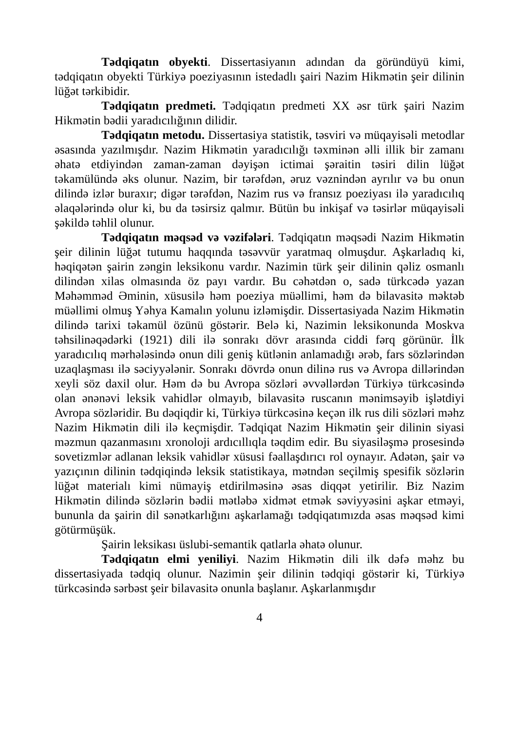Tədqiqatın obyekti. Dissertasiyanın adından da göründüyü kimi, tədqiqatın obyekti Türkiyə poeziyasının istedadlı şairi Nazim Hikmətin şeir dilinin lüğət tərkibidir.
Tədqiqatın predmeti. Tədqiqatın predmeti XX əsr türk şairi Nazim Hikmətin bədii yaradıcılığının dilidir.
Tədqiqatın metodu. Dissertasiya statistik, təsviri və müqayisəli metodlar əsasında yazılmışdır. Nazim Hikmətin yaradıcılığı təxminən əlli illik bir zamanı əhatə etdiyindən zaman-zaman dəyişən ictimai şəraitin təsiri dilin lüğət təkamülündə əks olunur. Nazim, bir tərəfdən, əruz vəznindən ayrılır və bu onun dilində izlər buraxır; digər tərəfdən, Nazim rus və fransız poeziyası ilə yaradıcılıq əlaqələrində olur ki, bu da təsirsiz qalmır. Bütün bu inkişaf və təsirlər müqayisəli şəkildə təhlil olunur.
Tədqiqatın məqsəd və vəzifələri. Tədqiqatın məqsədi Nazim Hikmətin şeir dilinin lüğət tutumu haqqında təsəvvür yaratmaq olmuşdur. Aşkarladıq ki, həqiqətən şairin zəngin leksikonu vardır. Nazimin türk şeir dilinin qəliz osmanlı dilindən xilas olmasında öz payı vardır. Bu cəhətdən o, sadə türkcədə yazan Məhəmməd Əminin, xüsusilə həm poeziya müəllimi, həm də bilavasitə məktəb müəllimi olmuş Yəhya Kamalın yolunu izləmişdir. Dissertasiyada Nazim Hikmətin dilində tarixi təkamül özünü göstərir. Belə ki, Nazimin leksikonunda Moskva təhsilinəqədərki (1921) dili ilə sonrakı dövr arasında ciddi fərq görünür. İlk yaradıcılıq mərhələsində onun dili geniş kütlənin anlamadığı ərəb, fars sözlərindən uzaqlaşması ilə səciyyələnir. Sonrakı dövrdə onun dilinə rus və Avropa dillərindən xeyli söz daxil olur. Həm də bu Avropa sözləri əvvəllərdən Türkiyə türkcəsində olan ənənəvi leksik vahidlər olmayıb, bilavasitə ruscanın mənimsəyib işlətdiyi Avropa sözləridir. Bu dəqiqdir ki, Türkiyə türkcəsinə keçən ilk rus dili sözləri məhz Nazim Hikmətin dili ilə keçmişdir. Tədqiqat Nazim Hikmətin şeir dilinin siyasi məzmun qazanmasını xronoloji ardıcıllıqla təqdim edir. Bu siyasiləşmə prosesində sovetizmlər adlanan leksik vahidlər xüsusi fəallaşdırıcı rol oynayır. Adətən, şair və yazıçının dilinin tədqiqində leksik statistikaya, mətndən seçilmiş spesifik sözlərin lüğət materialı kimi nümayiş etdirilməsinə əsas diqqət yetirilir. Biz Nazim Hikmətin dilində sözlərin bədii mətləbə xidmət etmək səviyyəsini aşkar etməyi, bununla da şairin dil sənətkarlığını aşkarlamağı tədqiqatımızda əsas məqsəd kimi götürmüşük.
Şairin leksikası üslubi-semantik qatlarla əhatə olunur.
Tədqiqatın elmi yeniliyi. Nazim Hikmətin dili ilk dəfə məhz bu dissertasiyada tədqiq olunur. Nazimin şeir dilinin tədqiqi göstərir ki, Türkiyə türkcəsində sərbəst şeir bilavasitə onunla başlanır. Aşkarlanmışdır
4